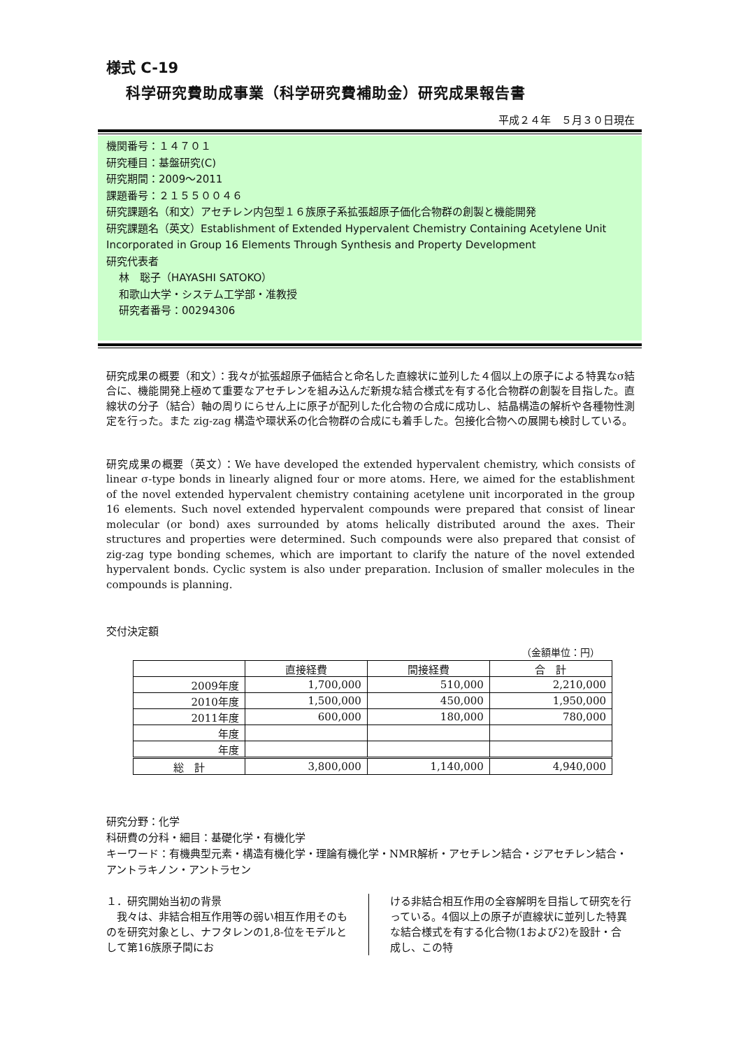様式 C-19
科学研究費助成事業（科学研究費補助金）研究成果報告書
平成２４年　５月３０日現在
機関番号：１４７０１
研究種目：基盤研究(C)
研究期間：2009～2011
課題番号：２１５５００４６
研究課題名（和文）アセチレン内包型１６族原子系拡張超原子価化合物群の創製と機能開発
研究課題名（英文）Establishment of Extended Hypervalent Chemistry Containing Acetylene Unit Incorporated in Group 16 Elements Through Synthesis and Property Development
研究代表者
林　聡子（HAYASHI SATOKO）
和歌山大学・システム工学部・准教授
研究者番号：00294306
研究成果の概要（和文）：我々が拡張超原子価結合と命名した直線状に並列した４個以上の原子による特異なσ結合に、機能開発上極めて重要なアセチレンを組み込んだ新規な結合様式を有する化合物群の創製を目指した。直線状の分子（結合）軸の周りにらせん上に原子が配列した化合物の合成に成功し、結晶構造の解析や各種物性測定を行った。また zig-zag 構造や環状系の化合物群の合成にも着手した。包接化合物への展開も検討している。
研究成果の概要（英文）：We have developed the extended hypervalent chemistry, which consists of linear σ-type bonds in linearly aligned four or more atoms. Here, we aimed for the establishment of the novel extended hypervalent chemistry containing acetylene unit incorporated in the group 16 elements. Such novel extended hypervalent compounds were prepared that consist of linear molecular (or bond) axes surrounded by atoms helically distributed around the axes. Their structures and properties were determined. Such compounds were also prepared that consist of zig-zag type bonding schemes, which are important to clarify the nature of the novel extended hypervalent bonds. Cyclic system is also under preparation. Inclusion of smaller molecules in the compounds is planning.
交付決定額
（金額単位：円）
| | 直接経費 | 間接経費 | 合 計 |
| --- | --- | --- | --- |
| 2009年度 | 1,700,000 | 510,000 | 2,210,000 |
| 2010年度 | 1,500,000 | 450,000 | 1,950,000 |
| 2011年度 | 600,000 | 180,000 | 780,000 |
| 年度 | | | |
| 年度 | | | |
| 総 計 | 3,800,000 | 1,140,000 | 4,940,000 |
研究分野：化学
科研費の分科・細目：基礎化学・有機化学
キーワード：有機典型元素・構造有機化学・理論有機化学・NMR解析・アセチレン結合・ジアセチレン結合・アントラキノン・アントラセン
１．研究開始当初の背景
　我々は、非結合相互作用等の弱い相互作用そのものを研究対象とし、ナフタレンの1,8-位をモデルとして第16族原子間にお
ける非結合相互作用の全容解明を目指して研究を行っている。4個以上の原子が直線状に並列した特異な結合様式を有する化合物(1および2)を設計・合成し、この特